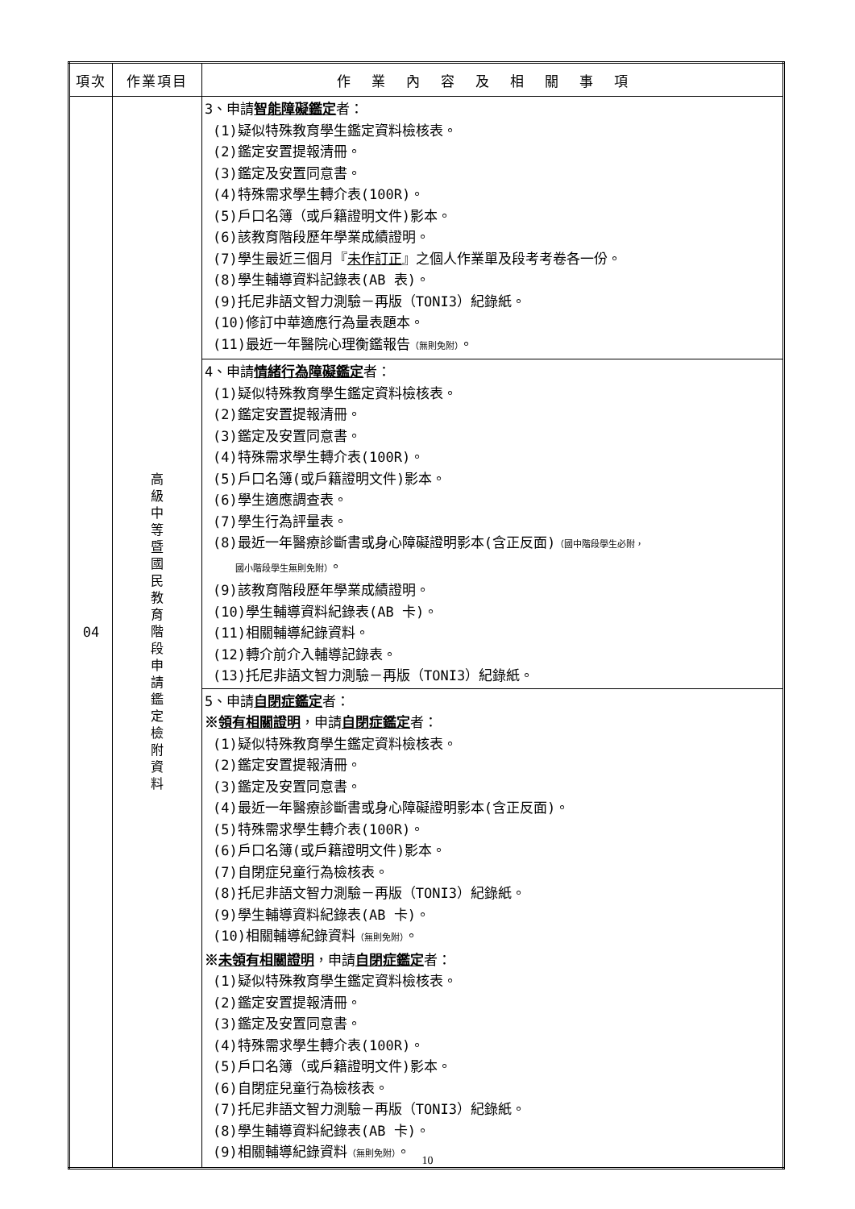| 項次 | 作業項目 | 作業內容及相關事項 |
| --- | --- | --- |
| 04 | 高級中等暨國民教育階段申請鑑定檢附資料 | 3、申請 智能障礙鑑定 者： (1)疑似特殊教育學生鑑定資料檢核表。 (2)鑑定安置提報清冊。 (3)鑑定及安置同意書。 (4)特殊需求學生轉介表(100R)。 (5)戶口名簿（或戶籍證明文件)影本。 (6)該教育階段歷年學業成績證明。 (7)學生最近三個月『 未作訂正 』之個人作業單及段考考卷各一份。 (8)學生輔導資料記錄表(AB 表)。 (9)托尼非語文智力測驗－再版（TONI3）紀錄紙。 (10)修訂中華適應行為量表題本。 (11)最近一年醫院心理衡鑑報告 （無則免附） 。 |
| | | 4、申請 情緒行為障礙鑑定 者： (1)疑似特殊教育學生鑑定資料檢核表。 (2)鑑定安置提報清冊。 (3)鑑定及安置同意書。 (4)特殊需求學生轉介表(100R)。 (5)戶口名簿(或戶籍證明文件)影本。 (6)學生適應調查表。 (7)學生行為評量表。 (8)最近一年醫療診斷書或身心障礙證明影本(含正反面) （國中階段學生必附， 國小階段學生無則免附） 。 (9)該教育階段歷年學業成績證明。 (10)學生輔導資料紀錄表(AB 卡)。 (11)相關輔導紀錄資料。 (12)轉介前介入輔導記錄表。 (13)托尼非語文智力測驗－再版（TONI3）紀錄紙。 |
| | | 5、申請 自閉症鑑定 者： ※ 領有相關證明 ，申請 自閉症鑑定 者： (1)疑似特殊教育學生鑑定資料檢核表。 (2)鑑定安置提報清冊。 (3)鑑定及安置同意書。 (4)最近一年醫療診斷書或身心障礙證明影本(含正反面)。 (5)特殊需求學生轉介表(100R)。 (6)戶口名簿(或戶籍證明文件)影本。 (7)自閉症兒童行為檢核表。 (8)托尼非語文智力測驗－再版（TONI3）紀錄紙。 (9)學生輔導資料紀錄表(AB 卡)。 (10)相關輔導紀錄資料 （無則免附） 。 ※ 未領有相關證明 ，申請 自閉症鑑定 者： (1)疑似特殊教育學生鑑定資料檢核表。 (2)鑑定安置提報清冊。 (3)鑑定及安置同意書。 (4)特殊需求學生轉介表(100R)。 (5)戶口名簿（或戶籍證明文件)影本。 (6)自閉症兒童行為檢核表。 (7)托尼非語文智力測驗－再版（TONI3）紀錄紙。 (8)學生輔導資料紀錄表(AB 卡)。 (9)相關輔導紀錄資料 （無則免附） 。 |
10